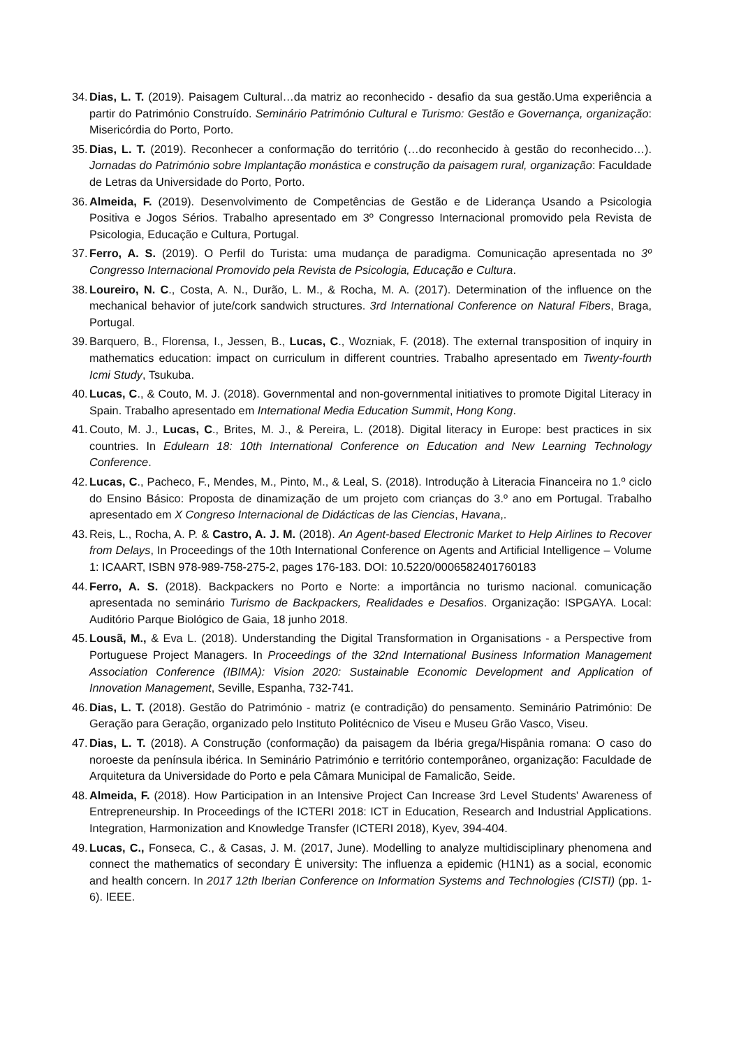34. Dias, L. T. (2019). Paisagem Cultural…da matriz ao reconhecido - desafio da sua gestão.Uma experiência a partir do Património Construído. Seminário Património Cultural e Turismo: Gestão e Governança, organização: Misericórdia do Porto, Porto.
35. Dias, L. T. (2019). Reconhecer a conformação do território (…do reconhecido à gestão do reconhecido…). Jornadas do Património sobre Implantação monástica e construção da paisagem rural, organização: Faculdade de Letras da Universidade do Porto, Porto.
36. Almeida, F. (2019). Desenvolvimento de Competências de Gestão e de Liderança Usando a Psicologia Positiva e Jogos Sérios. Trabalho apresentado em 3º Congresso Internacional promovido pela Revista de Psicologia, Educação e Cultura, Portugal.
37. Ferro, A. S. (2019). O Perfil do Turista: uma mudança de paradigma. Comunicação apresentada no 3º Congresso Internacional Promovido pela Revista de Psicologia, Educação e Cultura.
38. Loureiro, N. C., Costa, A. N., Durão, L. M., & Rocha, M. A. (2017). Determination of the influence on the mechanical behavior of jute/cork sandwich structures. 3rd International Conference on Natural Fibers, Braga, Portugal.
39. Barquero, B., Florensa, I., Jessen, B., Lucas, C., Wozniak, F. (2018). The external transposition of inquiry in mathematics education: impact on curriculum in different countries. Trabalho apresentado em Twenty-fourth Icmi Study, Tsukuba.
40. Lucas, C., & Couto, M. J. (2018). Governmental and non-governmental initiatives to promote Digital Literacy in Spain. Trabalho apresentado em International Media Education Summit, Hong Kong.
41. Couto, M. J., Lucas, C., Brites, M. J., & Pereira, L. (2018). Digital literacy in Europe: best practices in six countries. In Edulearn 18: 10th International Conference on Education and New Learning Technology Conference.
42. Lucas, C., Pacheco, F., Mendes, M., Pinto, M., & Leal, S. (2018). Introdução à Literacia Financeira no 1.º ciclo do Ensino Básico: Proposta de dinamização de um projeto com crianças do 3.º ano em Portugal. Trabalho apresentado em X Congreso Internacional de Didácticas de las Ciencias, Havana,.
43. Reis, L., Rocha, A. P. & Castro, A. J. M. (2018). An Agent-based Electronic Market to Help Airlines to Recover from Delays, In Proceedings of the 10th International Conference on Agents and Artificial Intelligence – Volume 1: ICAART, ISBN 978-989-758-275-2, pages 176-183. DOI: 10.5220/0006582401760183
44. Ferro, A. S. (2018). Backpackers no Porto e Norte: a importância no turismo nacional. comunicação apresentada no seminário Turismo de Backpackers, Realidades e Desafios. Organização: ISPGAYA. Local: Auditório Parque Biológico de Gaia, 18 junho 2018.
45. Lousã, M., & Eva L. (2018). Understanding the Digital Transformation in Organisations - a Perspective from Portuguese Project Managers. In Proceedings of the 32nd International Business Information Management Association Conference (IBIMA): Vision 2020: Sustainable Economic Development and Application of Innovation Management, Seville, Espanha, 732-741.
46. Dias, L. T. (2018). Gestão do Património - matriz (e contradição) do pensamento. Seminário Património: De Geração para Geração, organizado pelo Instituto Politécnico de Viseu e Museu Grão Vasco, Viseu.
47. Dias, L. T. (2018). A Construção (conformação) da paisagem da Ibéria grega/Hispânia romana: O caso do noroeste da península ibérica. In Seminário Património e território contemporâneo, organização: Faculdade de Arquitetura da Universidade do Porto e pela Câmara Municipal de Famalicão, Seide.
48. Almeida, F. (2018). How Participation in an Intensive Project Can Increase 3rd Level Students' Awareness of Entrepreneurship. In Proceedings of the ICTERI 2018: ICT in Education, Research and Industrial Applications. Integration, Harmonization and Knowledge Transfer (ICTERI 2018), Kyev, 394-404.
49. Lucas, C., Fonseca, C., & Casas, J. M. (2017, June). Modelling to analyze multidisciplinary phenomena and connect the mathematics of secondary È university: The influenza a epidemic (H1N1) as a social, economic and health concern. In 2017 12th Iberian Conference on Information Systems and Technologies (CISTI) (pp. 1-6). IEEE.